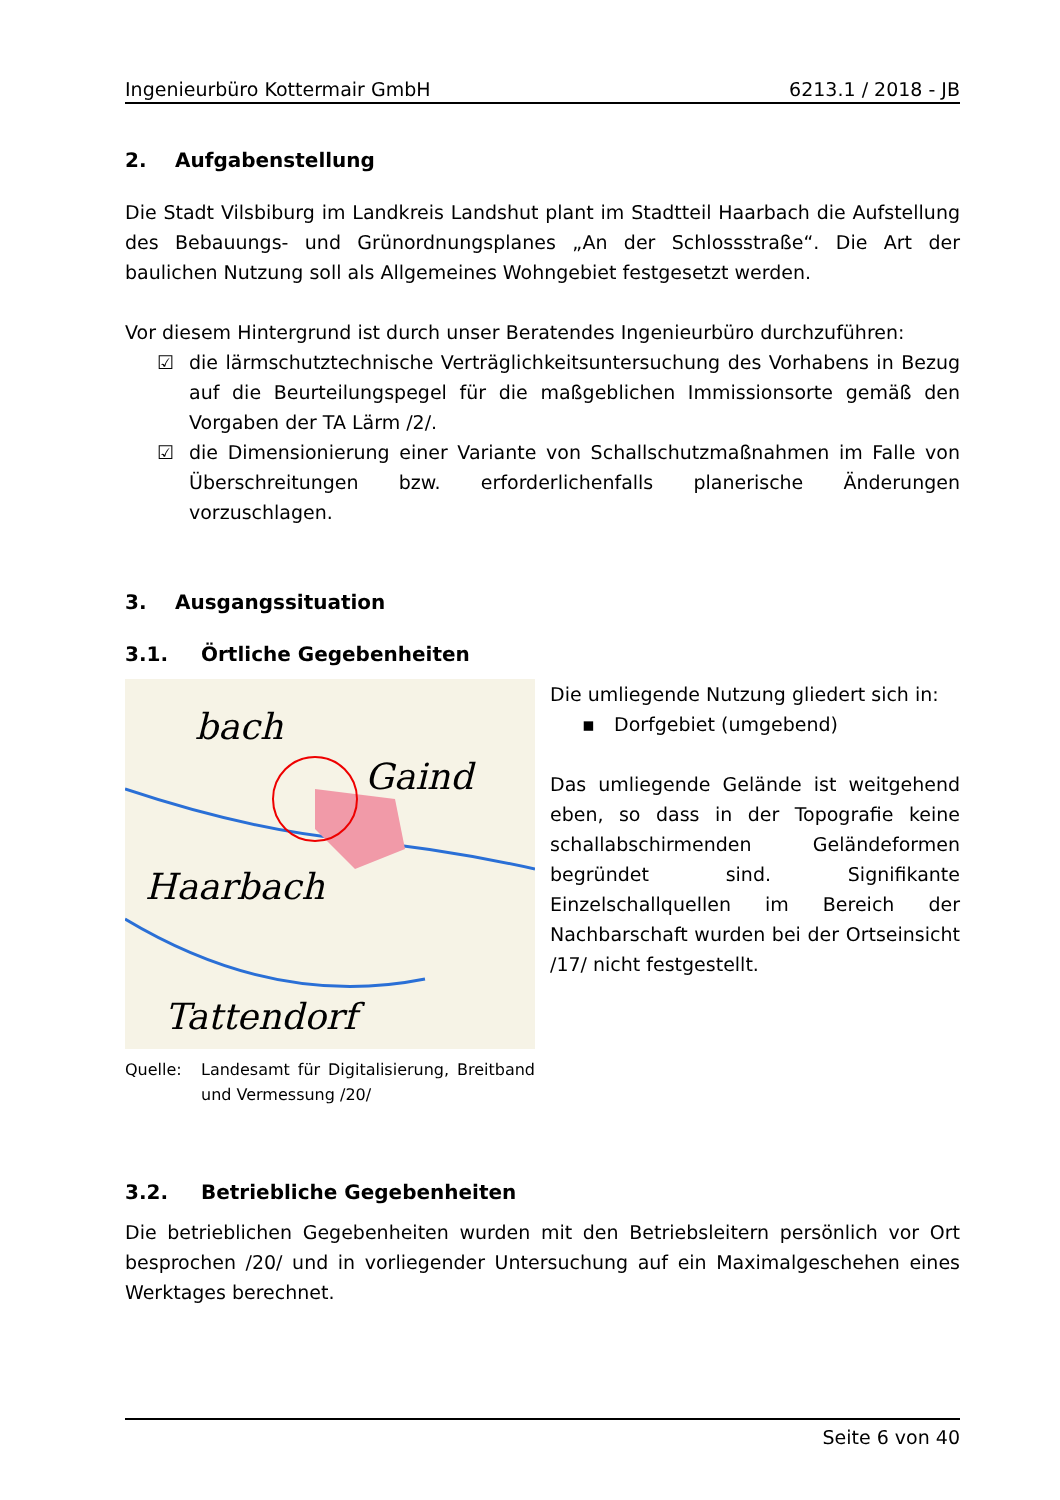Ingenieurbüro Kottermair GmbH 6213.1 / 2018 - JB
2. Aufgabenstellung
Die Stadt Vilsbiburg im Landkreis Landshut plant im Stadtteil Haarbach die Aufstellung des Bebauungs- und Grünordnungsplanes „An der Schlossstraße“. Die Art der baulichen Nutzung soll als Allgemeines Wohngebiet festgesetzt werden.
Vor diesem Hintergrund ist durch unser Beratendes Ingenieurbüro durchzuführen:
☑ die lärmschutztechnische Verträglichkeitsuntersuchung des Vorhabens in Bezug auf die Beurteilungspegel für die maßgeblichen Immissionsorte gemäß den Vorgaben der TA Lärm /2/.
☑ die Dimensionierung einer Variante von Schallschutzmaßnahmen im Falle von Überschreitungen bzw. erforderlichenfalls planerische Änderungen vorzuschlagen.
3. Ausgangssituation
3.1. Örtliche Gegebenheiten
bach
Gaind
Haarbach
Tattendorf
Quelle: Landesamt für Digitalisierung, Breitband und Vermessung /20/
Die umliegende Nutzung gliedert sich in:
▪ Dorfgebiet (umgebend)
Das umliegende Gelände ist weitgehend eben, so dass in der Topografie keine schallabschirmenden Geländeformen begründet sind. Signifikante Einzelschallquellen im Bereich der Nachbarschaft wurden bei der Ortseinsicht /17/ nicht festgestellt.
3.2. Betriebliche Gegebenheiten
Die betrieblichen Gegebenheiten wurden mit den Betriebsleitern persönlich vor Ort besprochen /20/ und in vorliegender Untersuchung auf ein Maximalgeschehen eines Werktages berechnet.
Seite 6 von 40